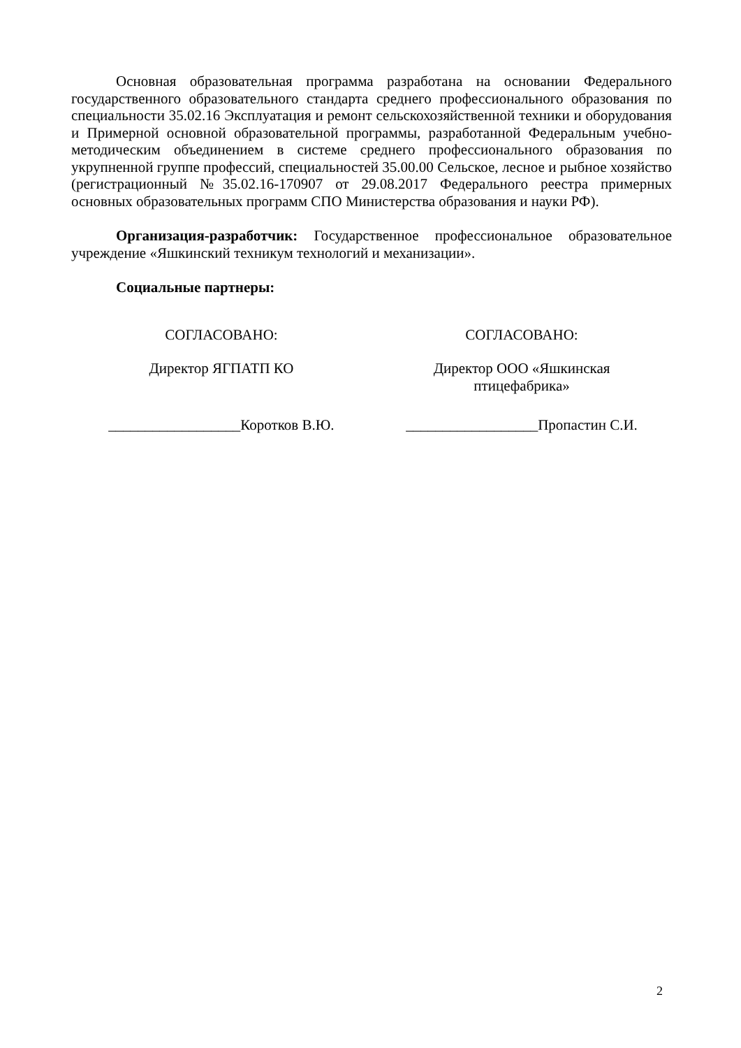Основная образовательная программа разработана на основании Федерального государственного образовательного стандарта среднего профессионального образования по специальности 35.02.16 Эксплуатация и ремонт сельскохозяйственной техники и оборудования и Примерной основной образовательной программы, разработанной Федеральным учебно-методическим объединением в системе среднего профессионального образования по укрупненной группе профессий, специальностей 35.00.00 Сельское, лесное и рыбное хозяйство (регистрационный №35.02.16-170907 от 29.08.2017 Федерального реестра примерных основных образовательных программ СПО Министерства образования и науки РФ).
Организация-разработчик: Государственное профессиональное образовательное учреждение «Яшкинский техникум технологий и механизации».
Социальные партнеры:
СОГЛАСОВАНО:
Директор ЯГПАТП КО
СОГЛАСОВАНО:
Директор ООО «Яшкинская
птицефабрика»
__________________Коротков В.Ю.
__________________Пропастин С.И.
2